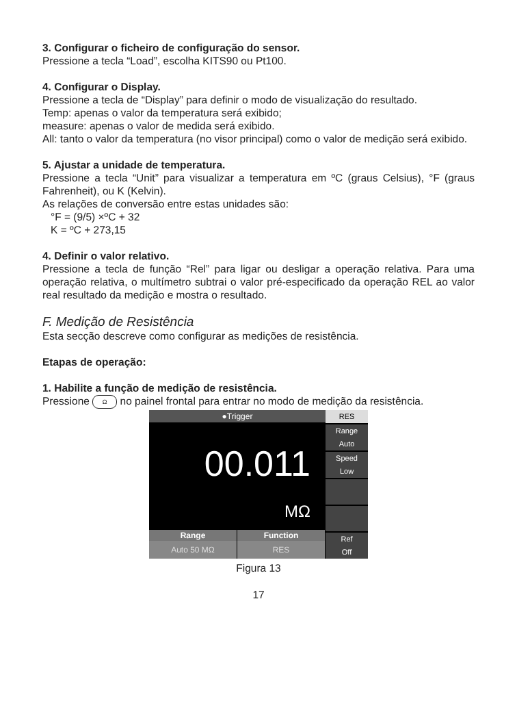3. Configurar o ficheiro de configuração do sensor.
Pressione a tecla “Load”, escolha KITS90 ou Pt100.
4. Configurar o Display.
Pressione a tecla de “Display” para definir o modo de visualização do resultado.
Temp: apenas o valor da temperatura será exibido;
measure: apenas o valor de medida será exibido.
All: tanto o valor da temperatura (no visor principal) como o valor de medição será exibido.
5. Ajustar a unidade de temperatura.
Pressione a tecla “Unit” para visualizar a temperatura em ºC (graus Celsius), °F (graus Fahrenheit), ou K (Kelvin).
As relações de conversão entre estas unidades são:
°F = (9/5) ×ºC + 32
K = ºC + 273,15
4. Definir o valor relativo.
Pressione a tecla de função “Rel” para ligar ou desligar a operação relativa. Para uma operação relativa, o multímetro subtrai o valor pré-especificado da operação REL ao valor real resultado da medição e mostra o resultado.
F. Medição de Resistência
Esta secção descreve como configurar as medições de resistência.
Etapas de operação:
1. Habilite a função de medição de resistência.
Pressione Ω no painel frontal para entrar no modo de medição da resistência.
●Trigger
00.011
MΩ
Range Function
Auto 50 MΩ RES
RES
Range
Auto
Speed
Low
Ref
Off
Figura 13
17